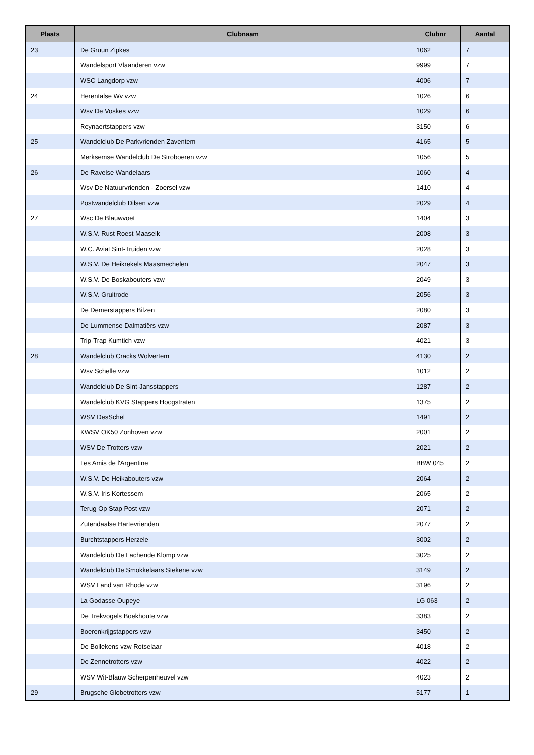| Plaats | Clubnaam | Clubnr | Aantal |
| --- | --- | --- | --- |
| 23 | De Gruun Zipkes | 1062 | 7 |
| | Wandelsport Vlaanderen vzw | 9999 | 7 |
| | WSC Langdorp vzw | 4006 | 7 |
| 24 | Herentalse Wv vzw | 1026 | 6 |
| | Wsv De Voskes vzw | 1029 | 6 |
| | Reynaertstappers vzw | 3150 | 6 |
| 25 | Wandelclub De Parkvrienden Zaventem | 4165 | 5 |
| | Merksemse Wandelclub De Stroboeren vzw | 1056 | 5 |
| 26 | De Ravelse Wandelaars | 1060 | 4 |
| | Wsv De Natuurvrienden - Zoersel vzw | 1410 | 4 |
| | Postwandelclub Dilsen vzw | 2029 | 4 |
| 27 | Wsc De Blauwvoet | 1404 | 3 |
| | W.S.V. Rust Roest Maaseik | 2008 | 3 |
| | W.C. Aviat Sint-Truiden vzw | 2028 | 3 |
| | W.S.V. De Heikrekels Maasmechelen | 2047 | 3 |
| | W.S.V. De Boskabouters vzw | 2049 | 3 |
| | W.S.V. Gruitrode | 2056 | 3 |
| | De Demerstappers Bilzen | 2080 | 3 |
| | De Lummense Dalmatiërs vzw | 2087 | 3 |
| | Trip-Trap Kumtich vzw | 4021 | 3 |
| 28 | Wandelclub Cracks Wolvertem | 4130 | 2 |
| | Wsv Schelle vzw | 1012 | 2 |
| | Wandelclub De Sint-Jansstappers | 1287 | 2 |
| | Wandelclub KVG Stappers Hoogstraten | 1375 | 2 |
| | WSV DesSchel | 1491 | 2 |
| | KWSV OK50 Zonhoven vzw | 2001 | 2 |
| | WSV De Trotters vzw | 2021 | 2 |
| | Les Amis de l'Argentine | BBW 045 | 2 |
| | W.S.V. De Heikabouters vzw | 2064 | 2 |
| | W.S.V. Iris Kortessem | 2065 | 2 |
| | Terug Op Stap Post vzw | 2071 | 2 |
| | Zutendaalse Hartevrienden | 2077 | 2 |
| | Burchtstappers Herzele | 3002 | 2 |
| | Wandelclub De Lachende Klomp vzw | 3025 | 2 |
| | Wandelclub De Smokkelaars Stekene vzw | 3149 | 2 |
| | WSV Land van Rhode vzw | 3196 | 2 |
| | La Godasse Oupeye | LG 063 | 2 |
| | De Trekvogels Boekhoute vzw | 3383 | 2 |
| | Boerenkrijgstappers vzw | 3450 | 2 |
| | De Bollekens vzw Rotselaar | 4018 | 2 |
| | De Zennetrotters vzw | 4022 | 2 |
| | WSV Wit-Blauw Scherpenheuvel vzw | 4023 | 2 |
| 29 | Brugsche Globetrotters vzw | 5177 | 1 |